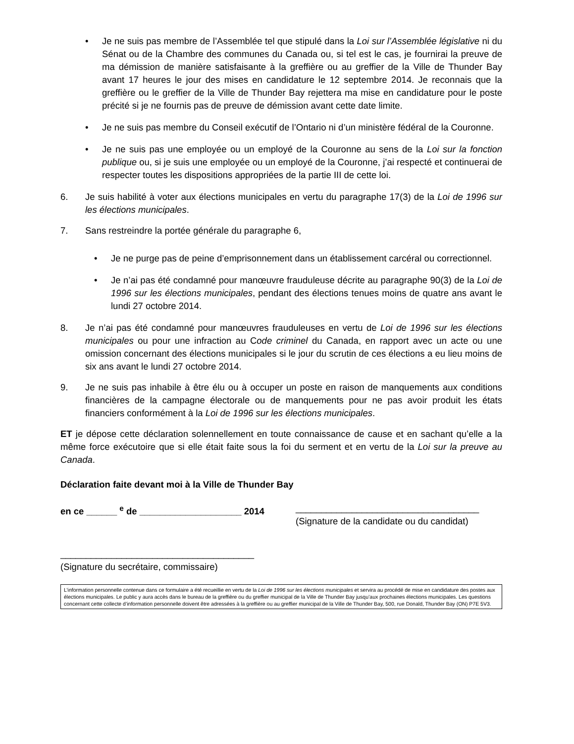• Je ne suis pas membre de l’Assemblée tel que stipulé dans la Loi sur l’Assemblée législative ni du Sénat ou de la Chambre des communes du Canada ou, si tel est le cas, je fournirai la preuve de ma démission de manière satisfaisante à la greffière ou au greffier de la Ville de Thunder Bay avant 17 heures le jour des mises en candidature le 12 septembre 2014. Je reconnais que la greffière ou le greffier de la Ville de Thunder Bay rejettera ma mise en candidature pour le poste précité si je ne fournis pas de preuve de démission avant cette date limite.
• Je ne suis pas membre du Conseil exécutif de l’Ontario ni d’un ministère fédéral de la Couronne.
• Je ne suis pas une employée ou un employé de la Couronne au sens de la Loi sur la fonction publique ou, si je suis une employée ou un employé de la Couronne, j’ai respecté et continuerai de respecter toutes les dispositions appropriées de la partie III de cette loi.
6. Je suis habilité à voter aux élections municipales en vertu du paragraphe 17(3) de la Loi de 1996 sur les élections municipales.
7. Sans restreindre la portée générale du paragraphe 6,
• Je ne purge pas de peine d’emprisonnement dans un établissement carcéral ou correctionnel.
• Je n’ai pas été condamné pour manœuvre frauduleuse décrite au paragraphe 90(3) de la Loi de 1996 sur les élections municipales, pendant des élections tenues moins de quatre ans avant le lundi 27 octobre 2014.
8. Je n’ai pas été condamné pour manœuvres frauduleuses en vertu de Loi de 1996 sur les élections municipales ou pour une infraction au Code criminel du Canada, en rapport avec un acte ou une omission concernant des élections municipales si le jour du scrutin de ces élections a eu lieu moins de six ans avant le lundi 27 octobre 2014.
9. Je ne suis pas inhabile à être élu ou à occuper un poste en raison de manquements aux conditions financières de la campagne électorale ou de manquements pour ne pas avoir produit les états financiers conformément à la Loi de 1996 sur les élections municipales.
ET je dépose cette déclaration solennellement en toute connaissance de cause et en sachant qu’elle a la même force exécutoire que si elle était faite sous la foi du serment et en vertu de la Loi sur la preuve au Canada.
Déclaration faite devant moi à la Ville de Thunder Bay
en ce ______ <sup>e</sup> de ____________________ 2014
____________________________________
(Signature de la candidate ou du candidat)
______________________________________
(Signature du secrétaire, commissaire)
L’information personnelle contenue dans ce formulaire a été recueillie en vertu de la Loi de 1996 sur les élections municipales et servira au procédé de mise en candidature des postes aux élections municipales. Le public y aura accès dans le bureau de la greffière ou du greffier municipal de la Ville de Thunder Bay jusqu’aux prochaines élections municipales. Les questions concernant cette collecte d’information personnelle doivent être adressées à la greffière ou au greffier municipal de la Ville de Thunder Bay, 500, rue Donald, Thunder Bay (ON) P7E 5V3.